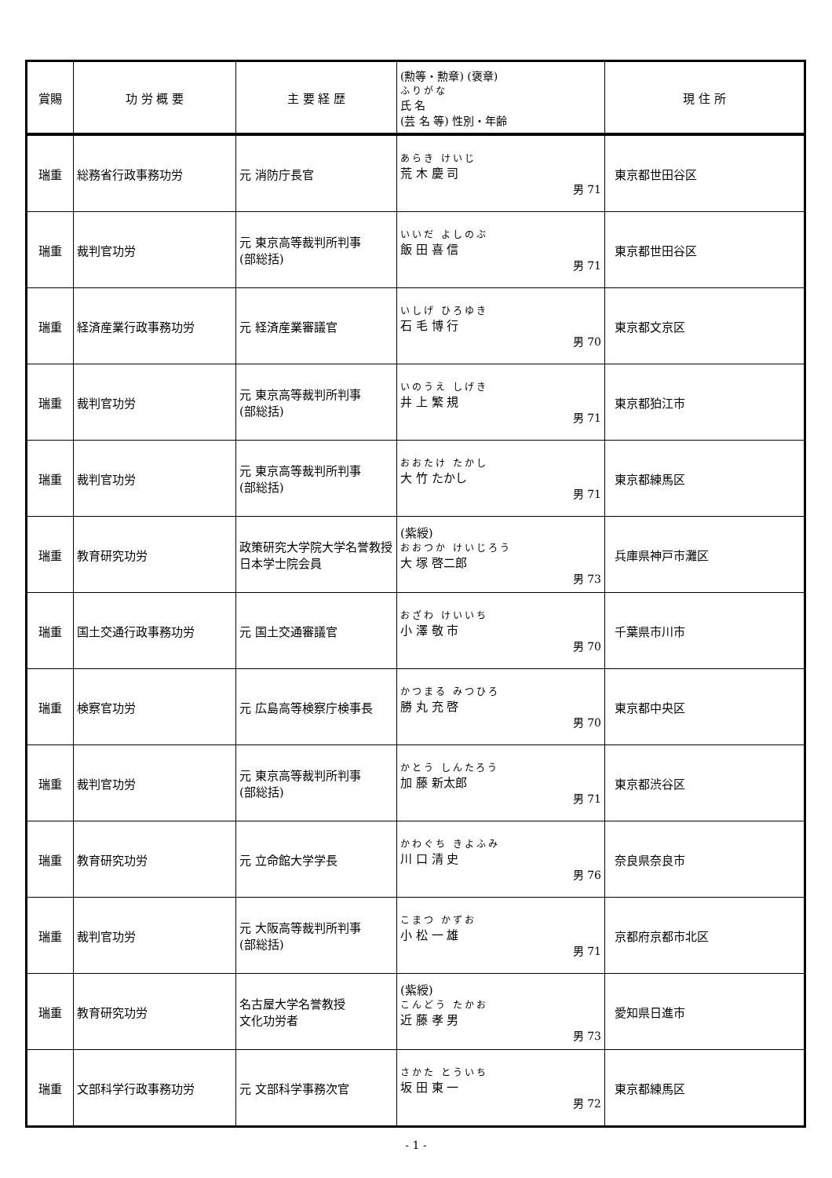| 賞賜 | 功 労 概 要 | 主 要 経 歴 | (勲等・勲章) (褒章) ふりがな 氏 名 (芸 名 等) 性別・年齢 | 現 住 所 |
| --- | --- | --- | --- | --- |
| 瑞重 | 総務省行政事務功労 | 元 消防庁長官 | あらき けいじ 荒 木 慶 司 男 71 | 東京都世田谷区 |
| 瑞重 | 裁判官功労 | 元 東京高等裁判所判事 (部総括) | いいだ よしのぶ 飯 田 喜 信 男 71 | 東京都世田谷区 |
| 瑞重 | 経済産業行政事務功労 | 元 経済産業審議官 | いしげ ひろゆき 石 毛 博 行 男 70 | 東京都文京区 |
| 瑞重 | 裁判官功労 | 元 東京高等裁判所判事 (部総括) | いのうえ しげき 井 上 繁 規 男 71 | 東京都狛江市 |
| 瑞重 | 裁判官功労 | 元 東京高等裁判所判事 (部総括) | おおたけ たかし 大 竹 たかし 男 71 | 東京都練馬区 |
| 瑞重 | 教育研究功労 | 政策研究大学院大学名誉教授 日本学士院会員 | (紫綬) おおつか けいじろう 大 塚 啓二郎 男 73 | 兵庫県神戸市灘区 |
| 瑞重 | 国土交通行政事務功労 | 元 国土交通審議官 | おざわ けいいち 小 澤 敬 市 男 70 | 千葉県市川市 |
| 瑞重 | 検察官功労 | 元 広島高等検察庁検事長 | かつまる みつひろ 勝 丸 充 啓 男 70 | 東京都中央区 |
| 瑞重 | 裁判官功労 | 元 東京高等裁判所判事 (部総括) | かとう しんたろう 加 藤 新太郎 男 71 | 東京都渋谷区 |
| 瑞重 | 教育研究功労 | 元 立命館大学学長 | かわぐち きよふみ 川 口 清 史 男 76 | 奈良県奈良市 |
| 瑞重 | 裁判官功労 | 元 大阪高等裁判所判事 (部総括) | こまつ かずお 小 松 一 雄 男 71 | 京都府京都市北区 |
| 瑞重 | 教育研究功労 | 名古屋大学名誉教授 文化功労者 | (紫綬) こんどう たかお 近 藤 孝 男 男 73 | 愛知県日進市 |
| 瑞重 | 文部科学行政事務功労 | 元 文部科学事務次官 | さかた とういち 坂 田 東 一 男 72 | 東京都練馬区 |
- 1 -